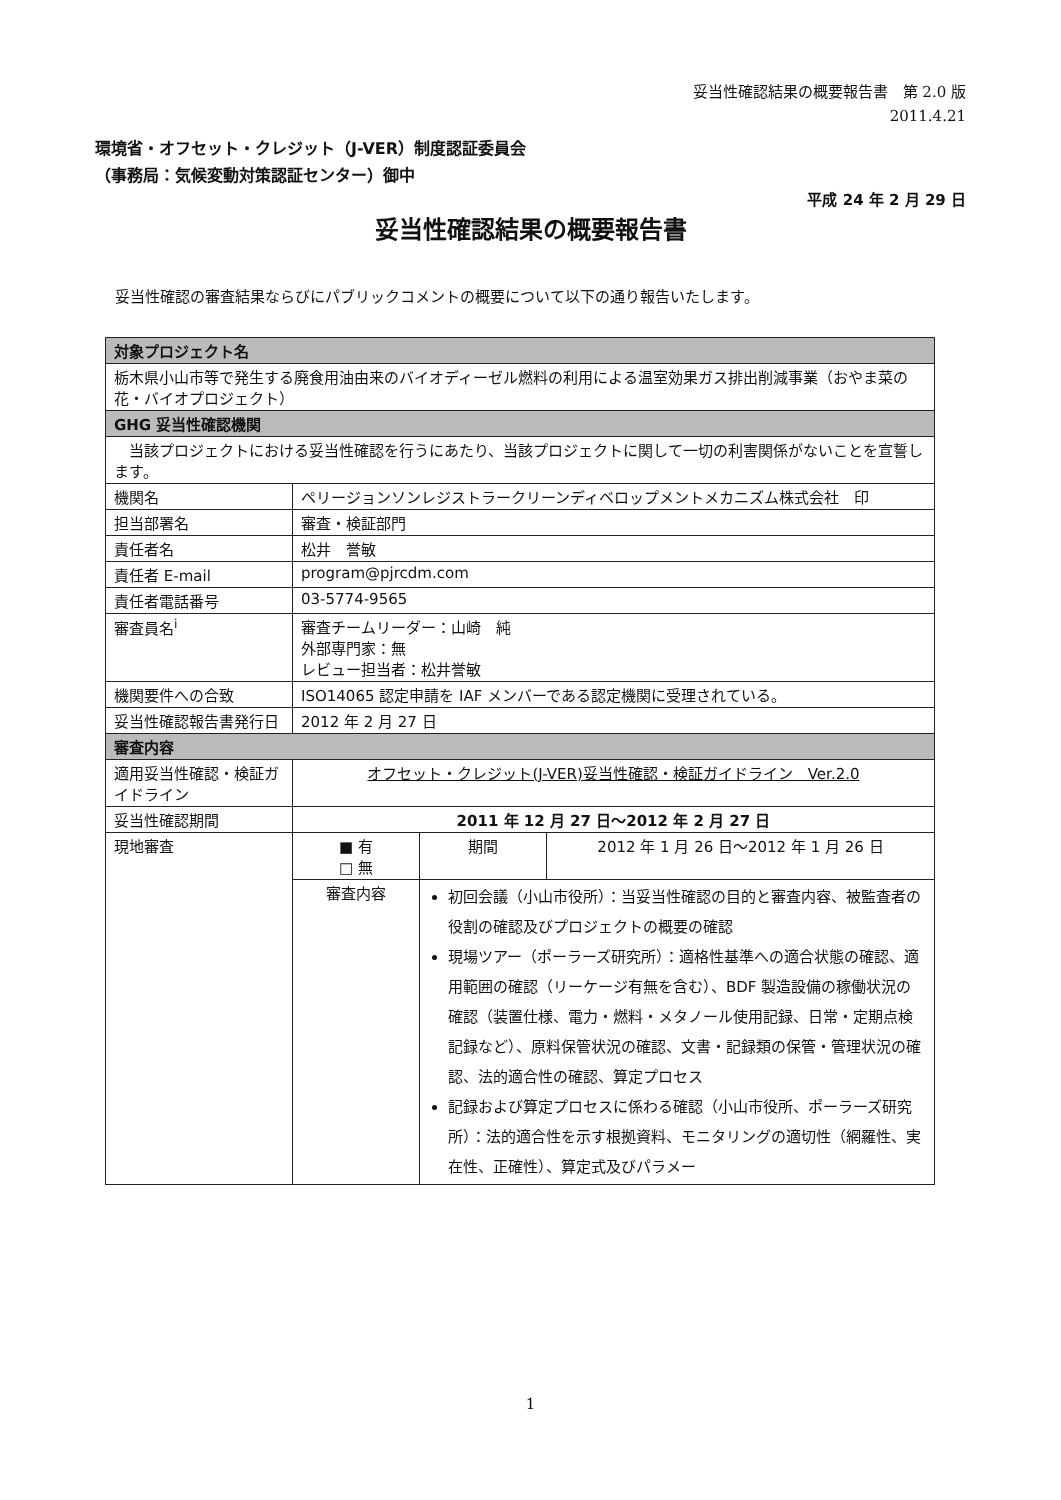妥当性確認結果の概要報告書　第 2.0 版
2011.4.21
環境省・オフセット・クレジット（J-VER）制度認証委員会
（事務局：気候変動対策認証センター）御中
平成 24 年 2 月 29 日
妥当性確認結果の概要報告書
妥当性確認の審査結果ならびにパブリックコメントの概要について以下の通り報告いたします。
| 対象プロジェクト名 | | | |
| --- | --- | --- | --- |
| 栃木県小山市等で発生する廃食用油由来のバイオディーゼル燃料の利用による温室効果ガス排出削減事業（おやま菜の花・バイオプロジェクト） | | | |
| GHG 妥当性確認機関 | | | |
| 当該プロジェクトにおける妥当性確認を行うにあたり、当該プロジェクトに関して一切の利害関係がないことを宣誓します。 | | | |
| 機関名 | ペリージョンソンレジストラークリーンディベロップメントメカニズム株式会社 印 | | |
| 担当部署名 | 審査・検証部門 | | |
| 責任者名 | 松井 誉敏 | | |
| 責任者 E-mail | program@pjrcdm.com | | |
| 責任者電話番号 | 03-5774-9565 | | |
| 審査員名<sup>i</sup> | 審査チームリーダー：山崎 純 外部専門家：無 レビュー担当者：松井誉敏 | | |
| 機関要件への合致 | ISO14065 認定申請を IAF メンバーである認定機関に受理されている。 | | |
| 妥当性確認報告書発行日 | 2012 年 2 月 27 日 | | |
| 審査内容 | | | |
| 適用妥当性確認・検証ガイドライン | オフセット・クレジット(J-VER)妥当性確認・検証ガイドライン Ver.2.0 | | |
| 妥当性確認期間 | 2011 年 12 月 27 日～2012 年 2 月 27 日 | | |
| 現地審査 | ■ 有 □ 無 | 期間 | 2012 年 1 月 26 日～2012 年 1 月 26 日 |
| | 審査内容 | 初回会議（小山市役所）：当妥当性確認の目的と審査内容、被監査者の役割の確認及びプロジェクトの概要の確認 現場ツアー（ポーラーズ研究所）：適格性基準への適合状態の確認、適用範囲の確認（リーケージ有無を含む）、BDF 製造設備の稼働状況の確認（装置仕様、電力・燃料・メタノール使用記録、日常・定期点検記録など）、原料保管状況の確認、文書・記録類の保管・管理状況の確認、法的適合性の確認、算定プロセス 記録および算定プロセスに係わる確認（小山市役所、ポーラーズ研究所）：法的適合性を示す根拠資料、モニタリングの適切性（網羅性、実在性、正確性）、算定式及びパラメー | |
1